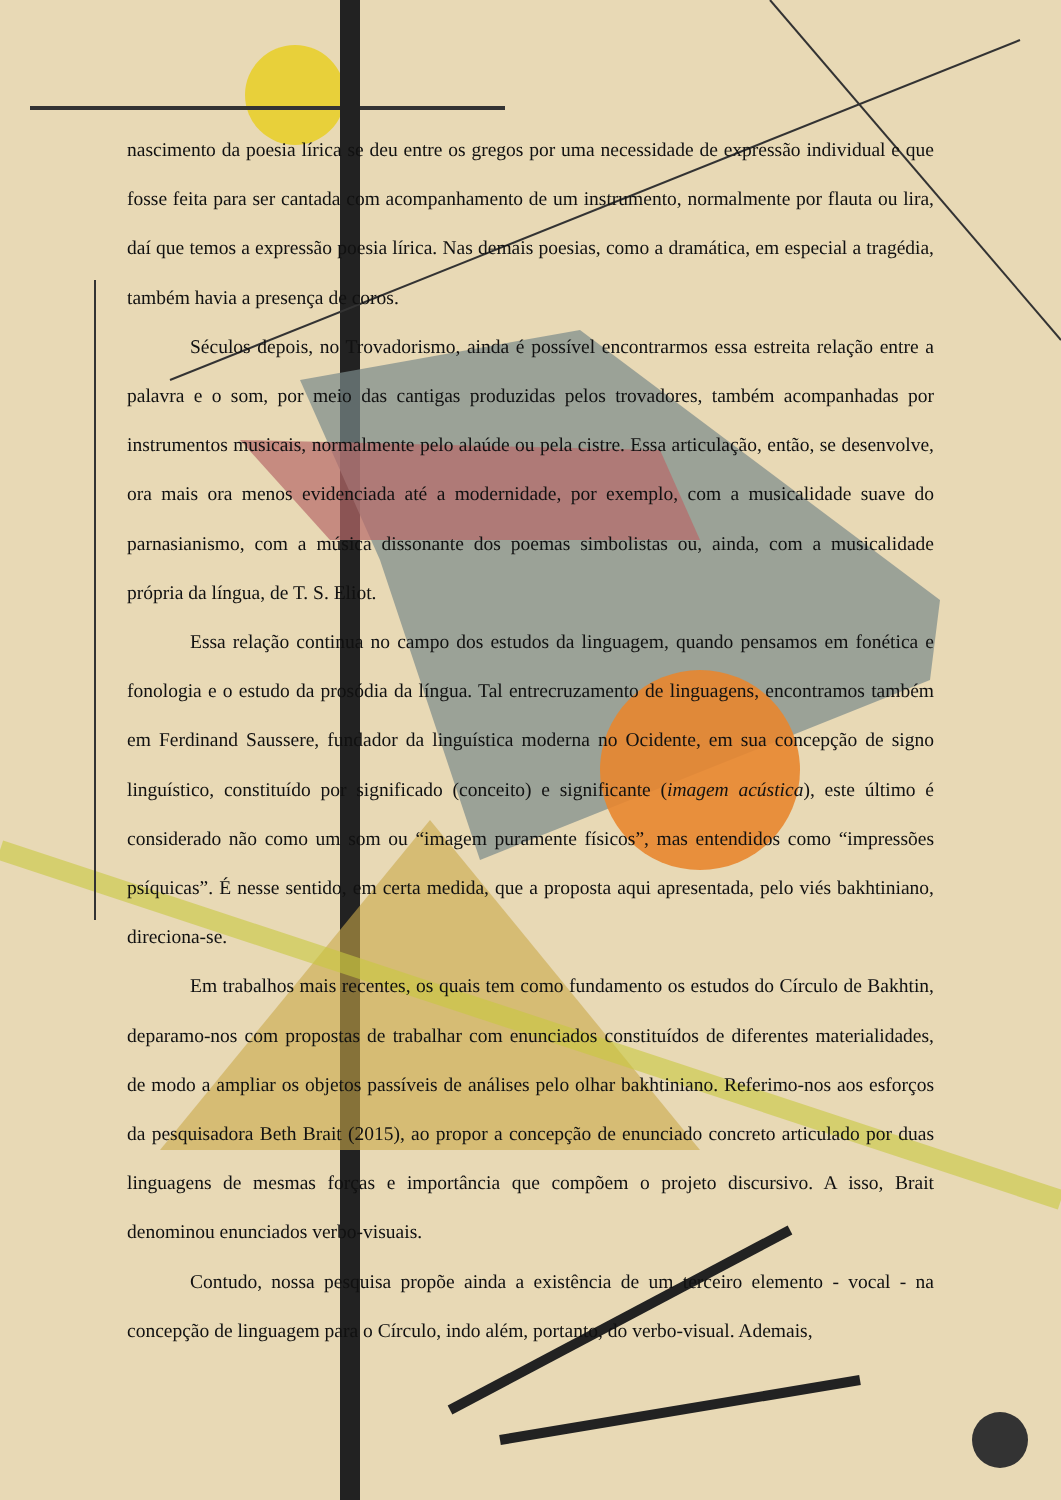nascimento da poesia lírica se deu entre os gregos por uma necessidade de expressão individual e que fosse feita para ser cantada com acompanhamento de um instrumento, normalmente por flauta ou lira, daí que temos a expressão poesia lírica. Nas demais poesias, como a dramática, em especial a tragédia, também havia a presença de coros.
Séculos depois, no Trovadorismo, ainda é possível encontrarmos essa estreita relação entre a palavra e o som, por meio das cantigas produzidas pelos trovadores, também acompanhadas por instrumentos musicais, normalmente pelo alaúde ou pela cistre. Essa articulação, então, se desenvolve, ora mais ora menos evidenciada até a modernidade, por exemplo, com a musicalidade suave do parnasianismo, com a música dissonante dos poemas simbolistas ou, ainda, com a musicalidade própria da língua, de T. S. Eliot.
Essa relação continua no campo dos estudos da linguagem, quando pensamos em fonética e fonologia e o estudo da prosódia da língua. Tal entrecruzamento de linguagens, encontramos também em Ferdinand Saussere, fundador da linguística moderna no Ocidente, em sua concepção de signo linguístico, constituído por significado (conceito) e significante (imagem acústica), este último é considerado não como um som ou “imagem puramente físicos”, mas entendidos como “impressões psíquicas”. É nesse sentido, em certa medida, que a proposta aqui apresentada, pelo viés bakhtiniano, direciona-se.
Em trabalhos mais recentes, os quais tem como fundamento os estudos do Círculo de Bakhtin, deparamo-nos com propostas de trabalhar com enunciados constituídos de diferentes materialidades, de modo a ampliar os objetos passíveis de análises pelo olhar bakhtiniano. Referimo-nos aos esforços da pesquisadora Beth Brait (2015), ao propor a concepção de enunciado concreto articulado por duas linguagens de mesmas forças e importância que compõem o projeto discursivo. A isso, Brait denominou enunciados verbo-visuais.
Contudo, nossa pesquisa propõe ainda a existência de um terceiro elemento - vocal - na concepção de linguagem para o Círculo, indo além, portanto, do verbo-visual. Ademais,